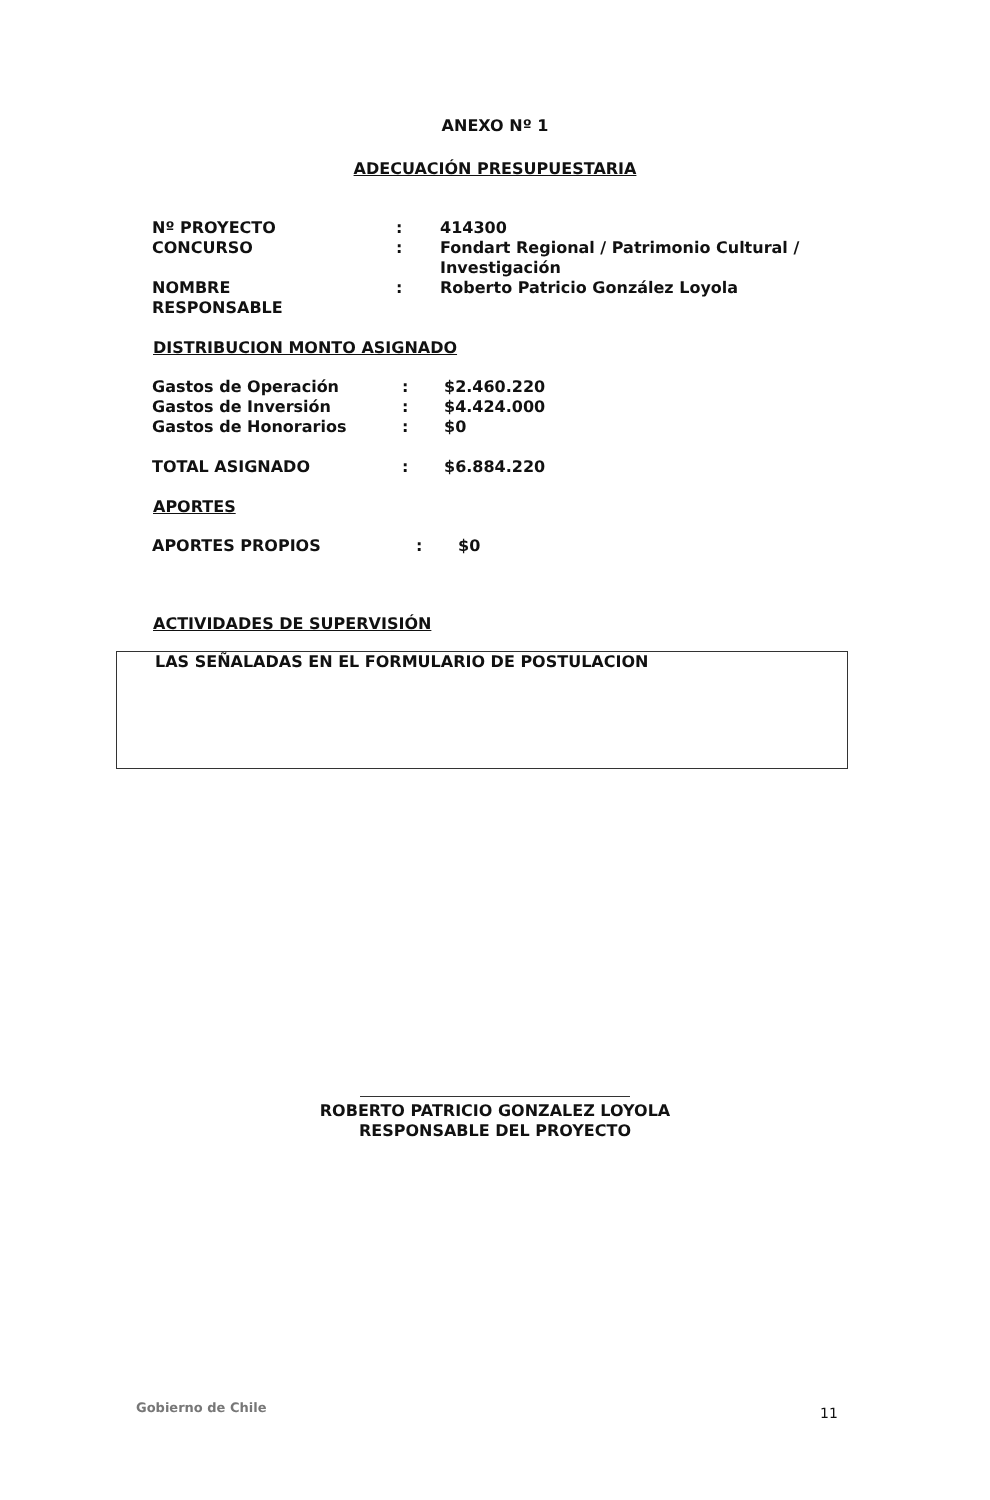ANEXO Nº 1
ADECUACIÓN PRESUPUESTARIA
| Nº PROYECTO | : | 414300 |
| CONCURSO | : | Fondart Regional / Patrimonio Cultural / Investigación |
| NOMBRE RESPONSABLE | : | Roberto Patricio González Loyola |
DISTRIBUCION MONTO ASIGNADO
| Gastos de Operación | : | $2.460.220 |
| Gastos de Inversión | : | $4.424.000 |
| Gastos de Honorarios | : | $0 |
| TOTAL ASIGNADO | : | $6.884.220 |
APORTES
| APORTES PROPIOS | : | $0 |
ACTIVIDADES DE SUPERVISIÓN
LAS SEÑALADAS EN EL FORMULARIO DE POSTULACION
ROBERTO PATRICIO GONZALEZ LOYOLA
RESPONSABLE DEL PROYECTO
Gobierno de Chile 11